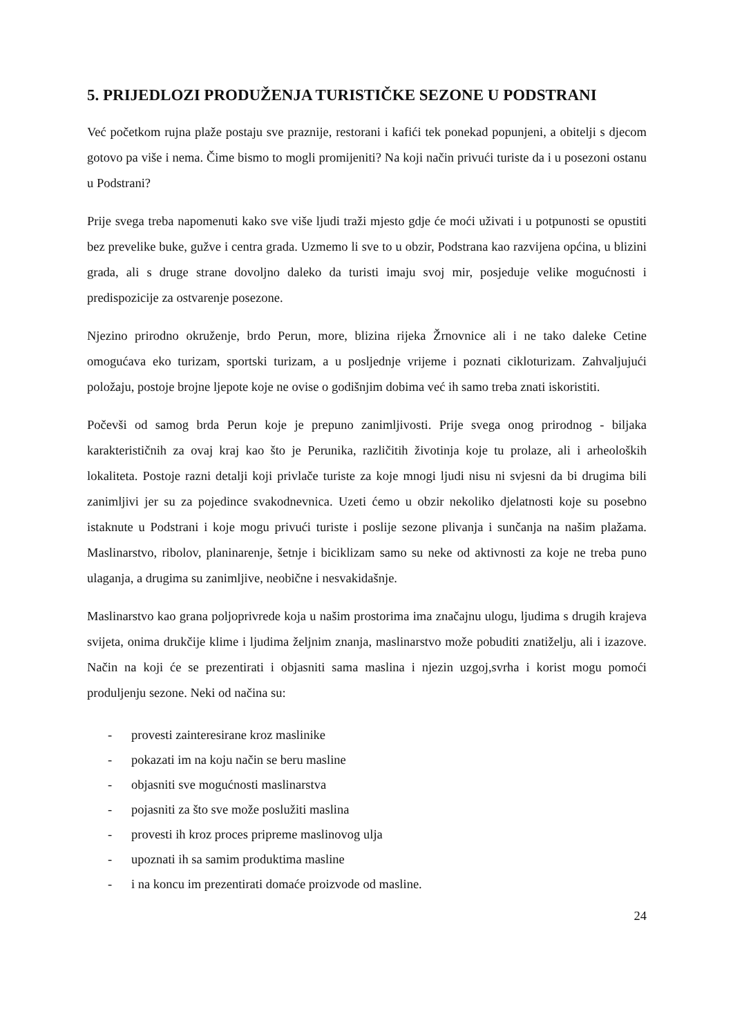5. PRIJEDLOZI PRODUŽENJA TURISTIČKE SEZONE U PODSTRANI
Već početkom rujna plaže postaju sve praznije, restorani i kafići tek ponekad popunjeni, a obitelji s djecom gotovo pa više i nema. Čime bismo to mogli promijeniti? Na koji način privući turiste da i u posezoni ostanu u Podstrani?
Prije svega treba napomenuti kako sve više ljudi traži mjesto gdje će moći uživati i u potpunosti se opustiti bez prevelike buke, gužve i centra grada. Uzmemo li sve to u obzir, Podstrana kao razvijena općina, u blizini grada, ali s druge strane dovoljno daleko da turisti imaju svoj mir, posjeduje velike mogućnosti i predispozicije za ostvarenje posezone.
Njezino prirodno okruženje, brdo Perun, more, blizina rijeka Žrnovnice ali i ne tako daleke Cetine omogućava eko turizam, sportski turizam, a u posljednje vrijeme i poznati cikloturizam. Zahvaljujući položaju, postoje brojne ljepote koje ne ovise o godišnjim dobima već ih samo treba znati iskoristiti.
Počevši od samog brda Perun koje je prepuno zanimljivosti. Prije svega onog prirodnog - biljaka karakterističnih za ovaj kraj kao što je Perunika, različitih životinja koje tu prolaze, ali i arheoloških lokaliteta. Postoje razni detalji koji privlače turiste za koje mnogi ljudi nisu ni svjesni da bi drugima bili zanimljivi jer su za pojedince svakodnevnica. Uzeti ćemo u obzir nekoliko djelatnosti koje su posebno istaknute u Podstrani i koje mogu privući turiste i poslije sezone plivanja i sunčanja na našim plažama. Maslinarstvo, ribolov, planinarenje, šetnje i biciklizam samo su neke od aktivnosti za koje ne treba puno ulaganja, a drugima su zanimljive, neobične i nesvakidašnje.
Maslinarstvo kao grana poljoprivrede koja u našim prostorima ima značajnu ulogu, ljudima s drugih krajeva svijeta, onima drukčije klime i ljudima željnim znanja, maslinarstvo može pobuditi znatiželju, ali i izazove. Način na koji će se prezentirati i objasniti sama maslina i njezin uzgoj,svrha i korist mogu pomoći produljenju sezone. Neki od načina su:
- provesti zainteresirane kroz maslinike
- pokazati im na koju način se beru masline
- objasniti sve mogućnosti maslinarstva
- pojasniti za što sve može poslužiti maslina
- provesti ih kroz proces pripreme maslinovog ulja
- upoznati ih sa samim produktima masline
- i na koncu im prezentirati domaće proizvode od masline.
24